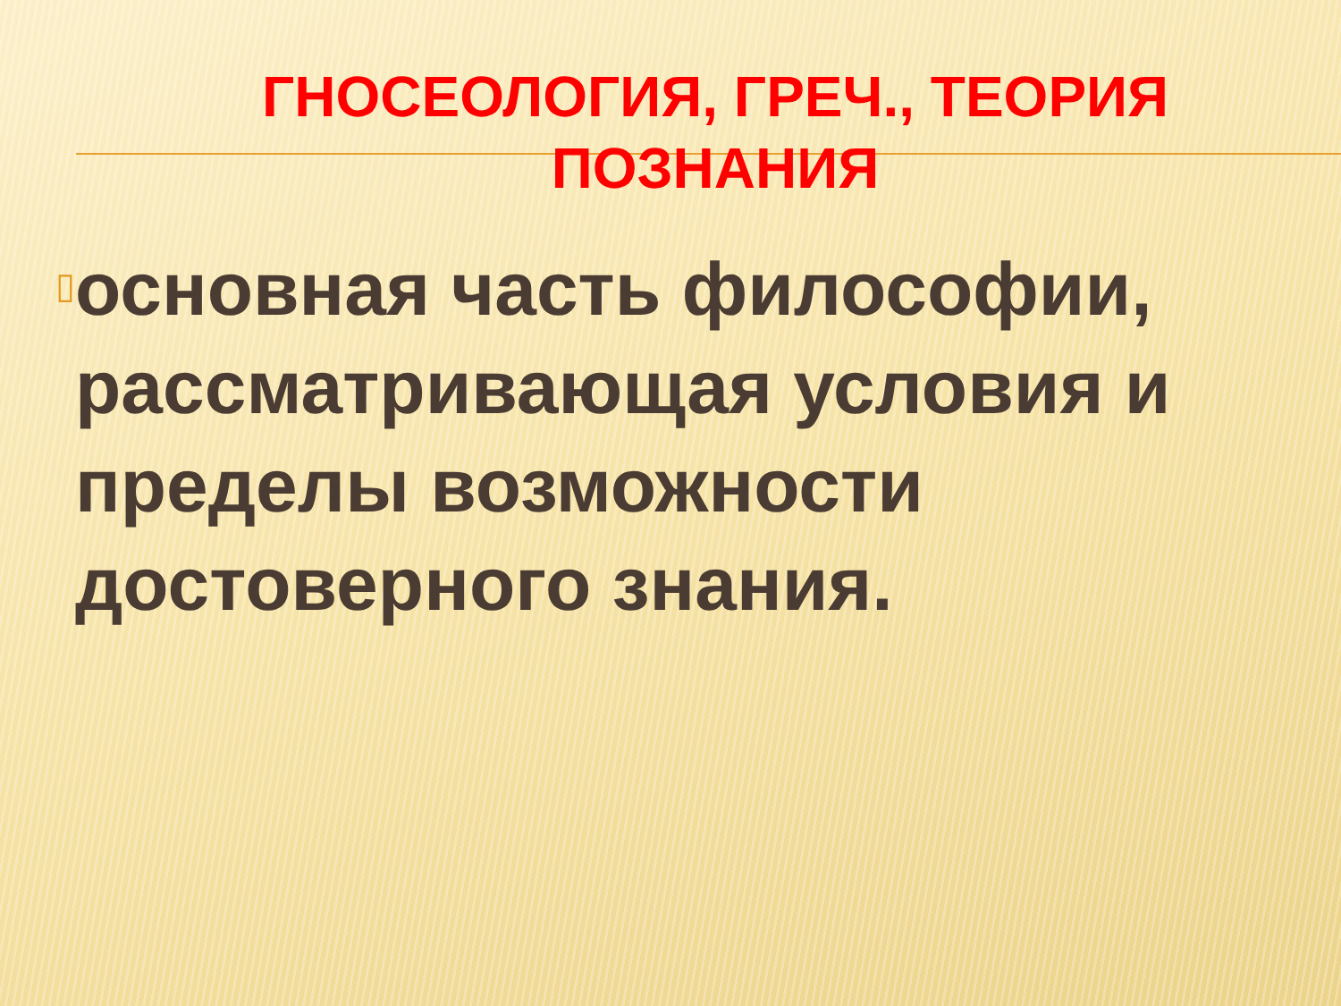ГНОСЕОЛОГИЯ, ГРЕЧ., ТЕОРИЯ ПОЗНАНИЯ
▯
основная часть философии, рассматривающая условия и пределы возможности достоверного знания.